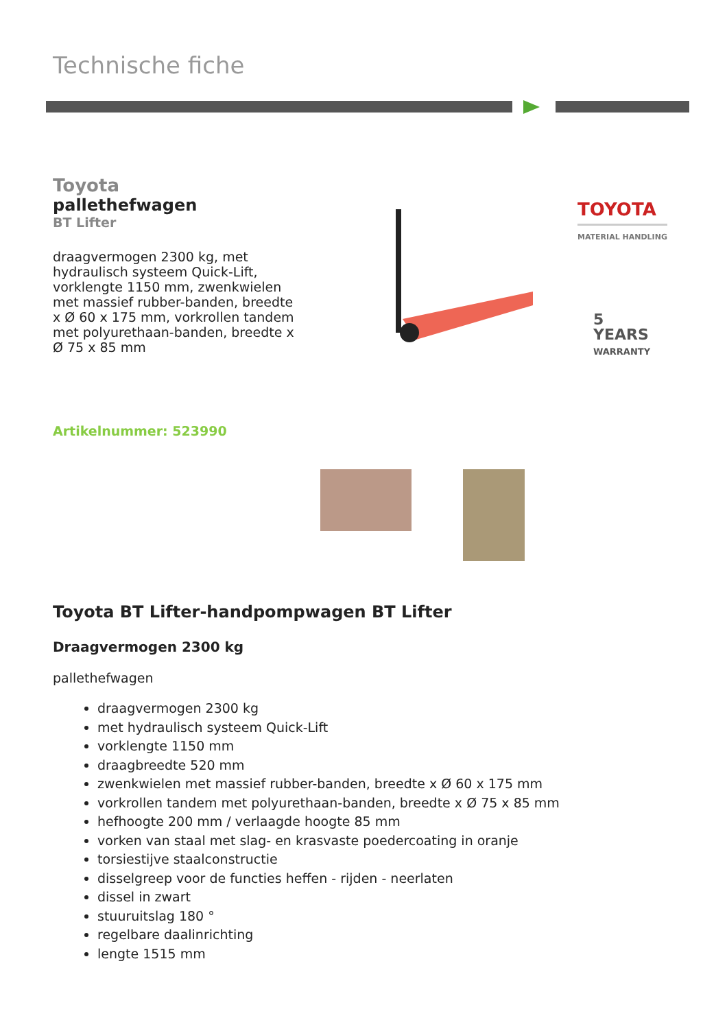TOYOTA
MATERIAL HANDLING
5
YEARS
WARRANTY
Technische fiche
Toyota
pallethefwagen
BT Lifter
draagvermogen 2300 kg, met hydraulisch systeem Quick-Lift, vorklengte 1150 mm, zwenkwielen met massief rubber-banden, breedte x Ø 60 x 175 mm, vorkrollen tandem met polyurethaan-banden, breedte x Ø 75 x 85 mm
Artikelnummer: 523990
Toyota BT Lifter-handpompwagen BT Lifter
Draagvermogen 2300 kg
pallethefwagen
draagvermogen 2300 kg
met hydraulisch systeem Quick-Lift
vorklengte 1150 mm
draagbreedte 520 mm
zwenkwielen met massief rubber-banden, breedte x Ø 60 x 175 mm
vorkrollen tandem met polyurethaan-banden, breedte x Ø 75 x 85 mm
hefhoogte 200 mm / verlaagde hoogte 85 mm
vorken van staal met slag- en krasvaste poedercoating in oranje
torsiestijve staalconstructie
disselgreep voor de functies heffen - rijden - neerlaten
dissel in zwart
stuuruitslag 180 °
regelbare daalinrichting
lengte 1515 mm